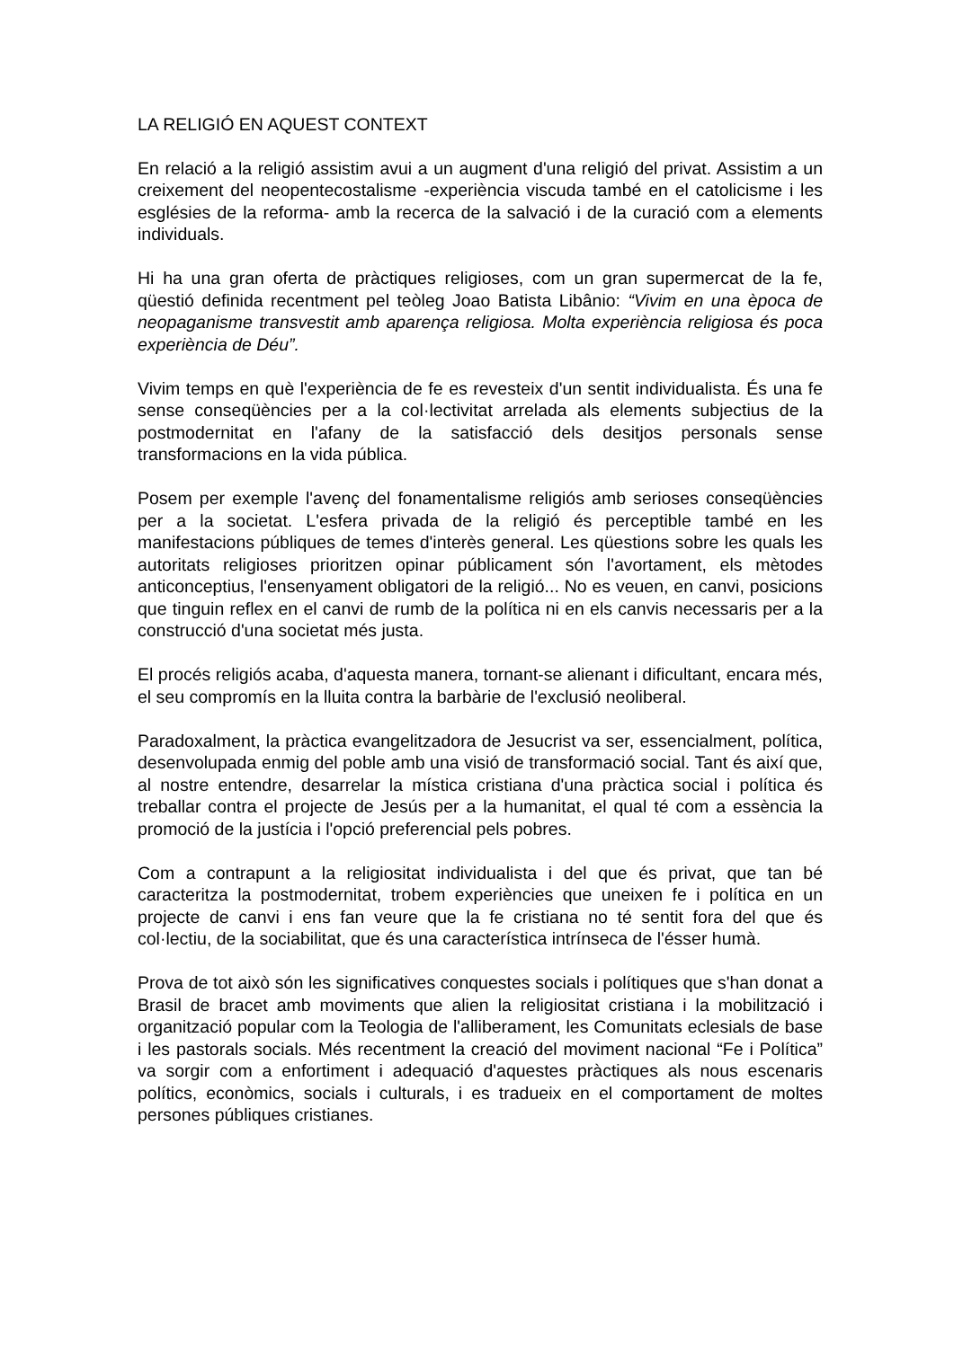LA RELIGIÓ EN AQUEST CONTEXT
En relació a la religió assistim avui a un augment d'una religió del privat. Assistim a un creixement del neopentecostalisme -experiència viscuda també en el catolicisme i les esglésies de la reforma- amb la recerca de la salvació i de la curació com a elements individuals.
Hi ha una gran oferta de pràctiques religioses, com un gran supermercat de la fe, qüestió definida recentment pel teòleg Joao Batista Libânio: “Vivim en una època de neopaganisme transvestit amb aparença religiosa. Molta experiència religiosa és poca experiència de Déu”.
Vivim temps en què l'experiència de fe es revesteix d'un sentit individualista. És una fe sense conseqüències per a la col·lectivitat arrelada als elements subjectius de la postmodernitat en l'afany de la satisfacció dels desitjos personals sense transformacions en la vida pública.
Posem per exemple l'avenç del fonamentalisme religiós amb serioses conseqüències per a la societat. L'esfera privada de la religió és perceptible també en les manifestacions públiques de temes d'interès general. Les qüestions sobre les quals les autoritats religioses prioritzen opinar públicament són l'avortament, els mètodes anticonceptius, l'ensenyament obligatori de la religió... No es veuen, en canvi, posicions que tinguin reflex en el canvi de rumb de la política ni en els canvis necessaris per a la construcció d'una societat més justa.
El procés religiós acaba, d'aquesta manera, tornant-se alienant i dificultant, encara més, el seu compromís en la lluita contra la barbàrie de l'exclusió neoliberal.
Paradoxalment, la pràctica evangelitzadora de Jesucrist va ser, essencialment, política, desenvolupada enmig del poble amb una visió de transformació social. Tant és així que, al nostre entendre, desarrelar la mística cristiana d'una pràctica social i política és treballar contra el projecte de Jesús per a la humanitat, el qual té com a essència la promoció de la justícia i l'opció preferencial pels pobres.
Com a contrapunt a la religiositat individualista i del que és privat, que tan bé caracteritza la postmodernitat, trobem experiències que uneixen fe i política en un projecte de canvi i ens fan veure que la fe cristiana no té sentit fora del que és col·lectiu, de la sociabilitat, que és una característica intrínseca de l'ésser humà.
Prova de tot això són les significatives conquestes socials i polítiques que s'han donat a Brasil de bracet amb moviments que alien la religiositat cristiana i la mobilització i organització popular com la Teologia de l'alliberament, les Comunitats eclesials de base i les pastorals socials. Més recentment la creació del moviment nacional “Fe i Política” va sorgir com a enfortiment i adequació d'aquestes pràctiques als nous escenaris polítics, econòmics, socials i culturals, i es tradueix en el comportament de moltes persones públiques cristianes.